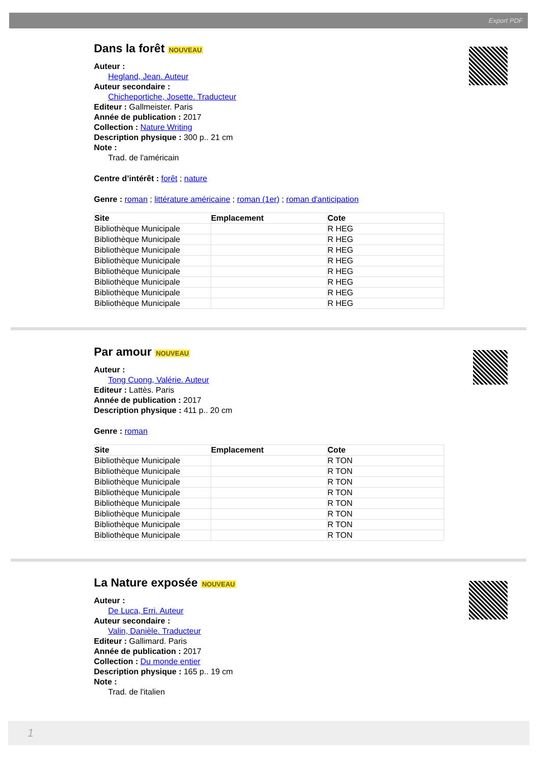Export PDF
Dans la forêt NOUVEAU
Auteur :
Hegland, Jean. Auteur
Auteur secondaire :
Chicheportiche, Josette. Traducteur
Editeur : Gallmeister. Paris
Année de publication : 2017
Collection : Nature Writing
Description physique : 300 p.. 21 cm
Note :
Trad. de l'américain
Centre d’intérêt : forêt ; nature
Genre : roman ; littérature américaine ; roman (1er) ; roman d'anticipation
| Site | Emplacement | Cote |
| --- | --- | --- |
| Bibliothèque Municipale | | R HEG |
| Bibliothèque Municipale | | R HEG |
| Bibliothèque Municipale | | R HEG |
| Bibliothèque Municipale | | R HEG |
| Bibliothèque Municipale | | R HEG |
| Bibliothèque Municipale | | R HEG |
| Bibliothèque Municipale | | R HEG |
| Bibliothèque Municipale | | R HEG |
Par amour NOUVEAU
Auteur :
Tong Cuong, Valérie. Auteur
Editeur : Lattès. Paris
Année de publication : 2017
Description physique : 411 p.. 20 cm
Genre : roman
| Site | Emplacement | Cote |
| --- | --- | --- |
| Bibliothèque Municipale | | R TON |
| Bibliothèque Municipale | | R TON |
| Bibliothèque Municipale | | R TON |
| Bibliothèque Municipale | | R TON |
| Bibliothèque Municipale | | R TON |
| Bibliothèque Municipale | | R TON |
| Bibliothèque Municipale | | R TON |
| Bibliothèque Municipale | | R TON |
La Nature exposée NOUVEAU
Auteur :
De Luca, Erri. Auteur
Auteur secondaire :
Valin, Danièle. Traducteur
Editeur : Gallimard. Paris
Année de publication : 2017
Collection : Du monde entier
Description physique : 165 p.. 19 cm
Note :
Trad. de l'italien
1